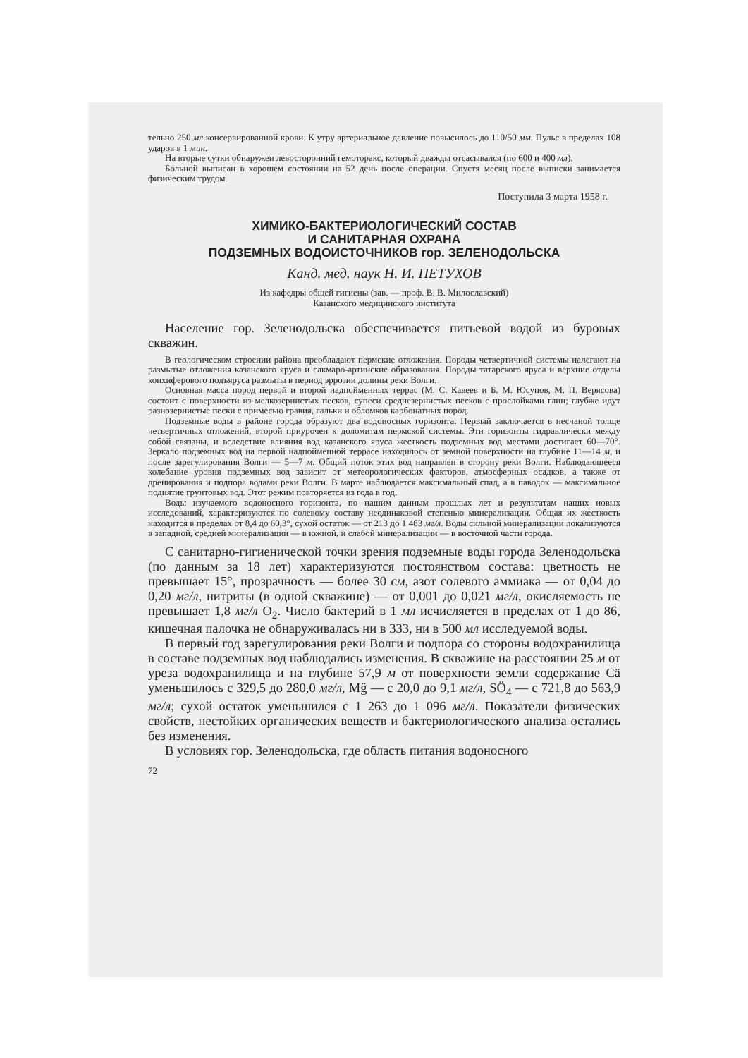тельно 250 мл консервированной крови. К утру артериальное давление повысилось до 110/50 мм. Пульс в пределах 108 ударов в 1 мин.
На вторые сутки обнаружен левосторонний гемоторакс, который дважды отсасывался (по 600 и 400 мл).
Больной выписан в хорошем состоянии на 52 день после операции. Спустя месяц после выписки занимается физическим трудом.
Поступила 3 марта 1958 г.
ХИМИКО-БАКТЕРИОЛОГИЧЕСКИЙ СОСТАВ
И САНИТАРНАЯ ОХРАНА
ПОДЗЕМНЫХ ВОДОИСТОЧНИКОВ гор. ЗЕЛЕНОДОЛЬСКА
Канд. мед. наук Н. И. ПЕТУХОВ
Из кафедры общей гигиены (зав. — проф. В. В. Милославский)
Казанского медицинского института
Население гор. Зеленодольска обеспечивается питьевой водой из буровых скважин.
В геологическом строении района преобладают пермские отложения. Породы четвертичной системы налегают на размытые отложения казанского яруса и сакмаро-артинские образования. Породы татарского яруса и верхние отделы конхиферового подъяруса размыты в период эррозии долины реки Волги.
Основная масса пород первой и второй надпойменных террас (М. С. Кавеев и Б. М. Юсупов, М. П. Верясова) состоит с поверхности из мелкозернистых песков, супеси среднезернистых песков с прослойками глин; глубже идут разнозернистые пески с примесью гравия, гальки и обломков карбонатных пород.
Подземные воды в районе города образуют два водоносных горизонта. Первый заключается в песчаной толще четвертичных отложений, второй приурочен к доломитам пермской системы. Эти горизонты гидравлически между собой связаны, и вследствие влияния вод казанского яруса жесткость подземных вод местами достигает 60—70°. Зеркало подземных вод на первой надпойменной террасе находилось от земной поверхности на глубине 11—14 м, и после зарегулирования Волги — 5—7 м. Общий поток этих вод направлен в сторону реки Волги. Наблюдающееся колебание уровня подземных вод зависит от метеорологических факторов, атмосферных осадков, а также от дренирования и подпора водами реки Волги. В марте наблюдается максимальный спад, а в паводок — максимальное поднятие грунтовых вод. Этот режим повторяется из года в год.
Воды изучаемого водоносного горизонта, по нашим данным прошлых лет и результатам наших новых исследований, характеризуются по солевому составу неодинаковой степенью минерализации. Общая их жесткость находится в пределах от 8,4 до 60,3°, сухой остаток — от 213 до 1 483 мг/л. Воды сильной минерализации локализуются в западной, средней минерализации — в южной, и слабой минерализации — в восточной части города.
С санитарно-гигиенической точки зрения подземные воды города Зеленодольска (по данным за 18 лет) характеризуются постоянством состава: цветность не превышает 15°, прозрачность — более 30 см, азот солевого аммиака — от 0,04 до 0,20 мг/л, нитриты (в одной скважине) — от 0,001 до 0,021 мг/л, окисляемость не превышает 1,8 мг/л O<sub>2</sub>. Число бактерий в 1 мл исчисляется в пределах от 1 до 86, кишечная палочка не обнаруживалась ни в 333, ни в 500 мл исследуемой воды.
В первый год зарегулирования реки Волги и подпора со стороны водохранилища в составе подземных вод наблюдались изменения. В скважине на расстоянии 25 м от уреза водохранилища и на глубине 57,9 м от поверхности земли содержание Cä уменьшилось с 329,5 до 280,0 мг/л, Mg̈ — с 20,0 до 9,1 мг/л, SÖ<sub>4</sub> — с 721,8 до 563,9 мг/л; сухой остаток уменьшился с 1 263 до 1 096 мг/л. Показатели физических свойств, нестойких органических веществ и бактериологического анализа остались без изменения.
В условиях гор. Зеленодольска, где область питания водоносного
72